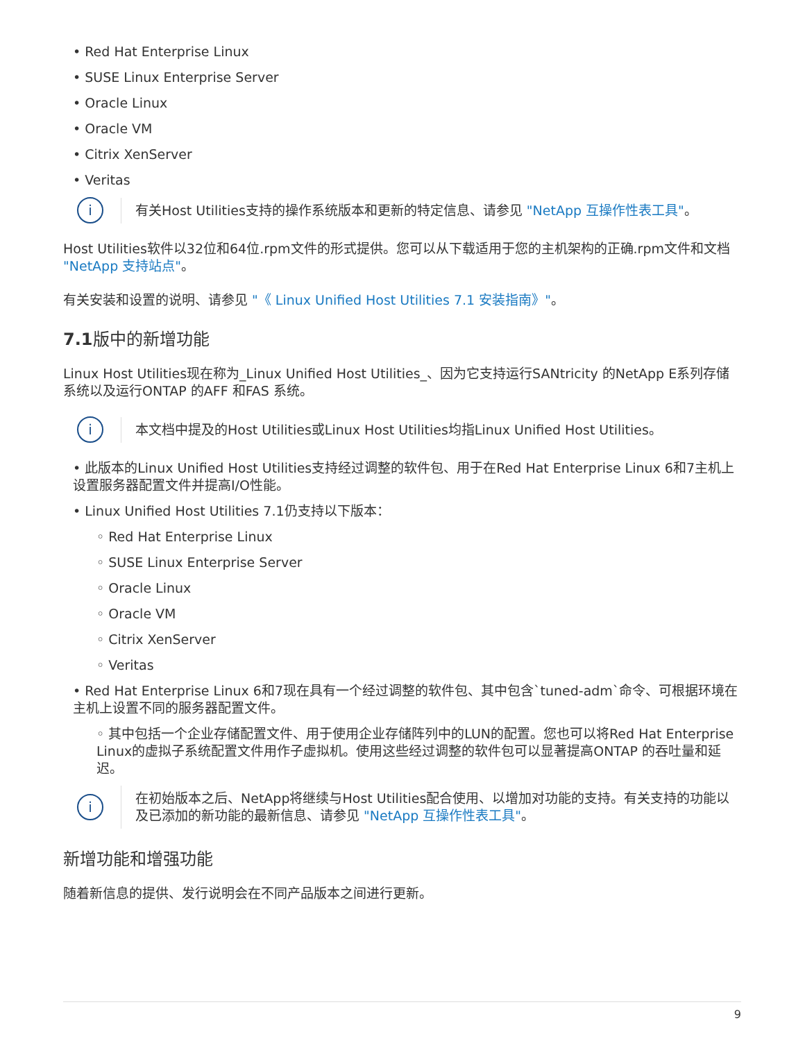• Red Hat Enterprise Linux
• SUSE Linux Enterprise Server
• Oracle Linux
• Oracle VM
• Citrix XenServer
• Veritas
i
有关Host Utilities支持的操作系统版本和更新的特定信息、请参见 "NetApp 互操作性表工具"。
Host Utilities软件以32位和64位.rpm文件的形式提供。您可以从下载适用于您的主机架构的正确.rpm文件和文档 "NetApp 支持站点"。
有关安装和设置的说明、请参见 "《 Linux Unified Host Utilities 7.1 安装指南》"。
7.1版中的新增功能
Linux Host Utilities现在称为_Linux Unified Host Utilities_、因为它支持运行SANtricity 的NetApp E系列存储系统以及运行ONTAP 的AFF 和FAS 系统。
i
本文档中提及的Host Utilities或Linux Host Utilities均指Linux Unified Host Utilities。
• 此版本的Linux Unified Host Utilities支持经过调整的软件包、用于在Red Hat Enterprise Linux 6和7主机上设置服务器配置文件并提高I/O性能。
• Linux Unified Host Utilities 7.1仍支持以下版本：
◦ Red Hat Enterprise Linux
◦ SUSE Linux Enterprise Server
◦ Oracle Linux
◦ Oracle VM
◦ Citrix XenServer
◦ Veritas
• Red Hat Enterprise Linux 6和7现在具有一个经过调整的软件包、其中包含`tuned-adm`命令、可根据环境在主机上设置不同的服务器配置文件。
◦ 其中包括一个企业存储配置文件、用于使用企业存储阵列中的LUN的配置。您也可以将Red Hat Enterprise Linux的虚拟子系统配置文件用作子虚拟机。使用这些经过调整的软件包可以显著提高ONTAP 的吞吐量和延迟。
i
在初始版本之后、NetApp将继续与Host Utilities配合使用、以增加对功能的支持。有关支持的功能以及已添加的新功能的最新信息、请参见 "NetApp 互操作性表工具"。
新增功能和增强功能
随着新信息的提供、发行说明会在不同产品版本之间进行更新。
9